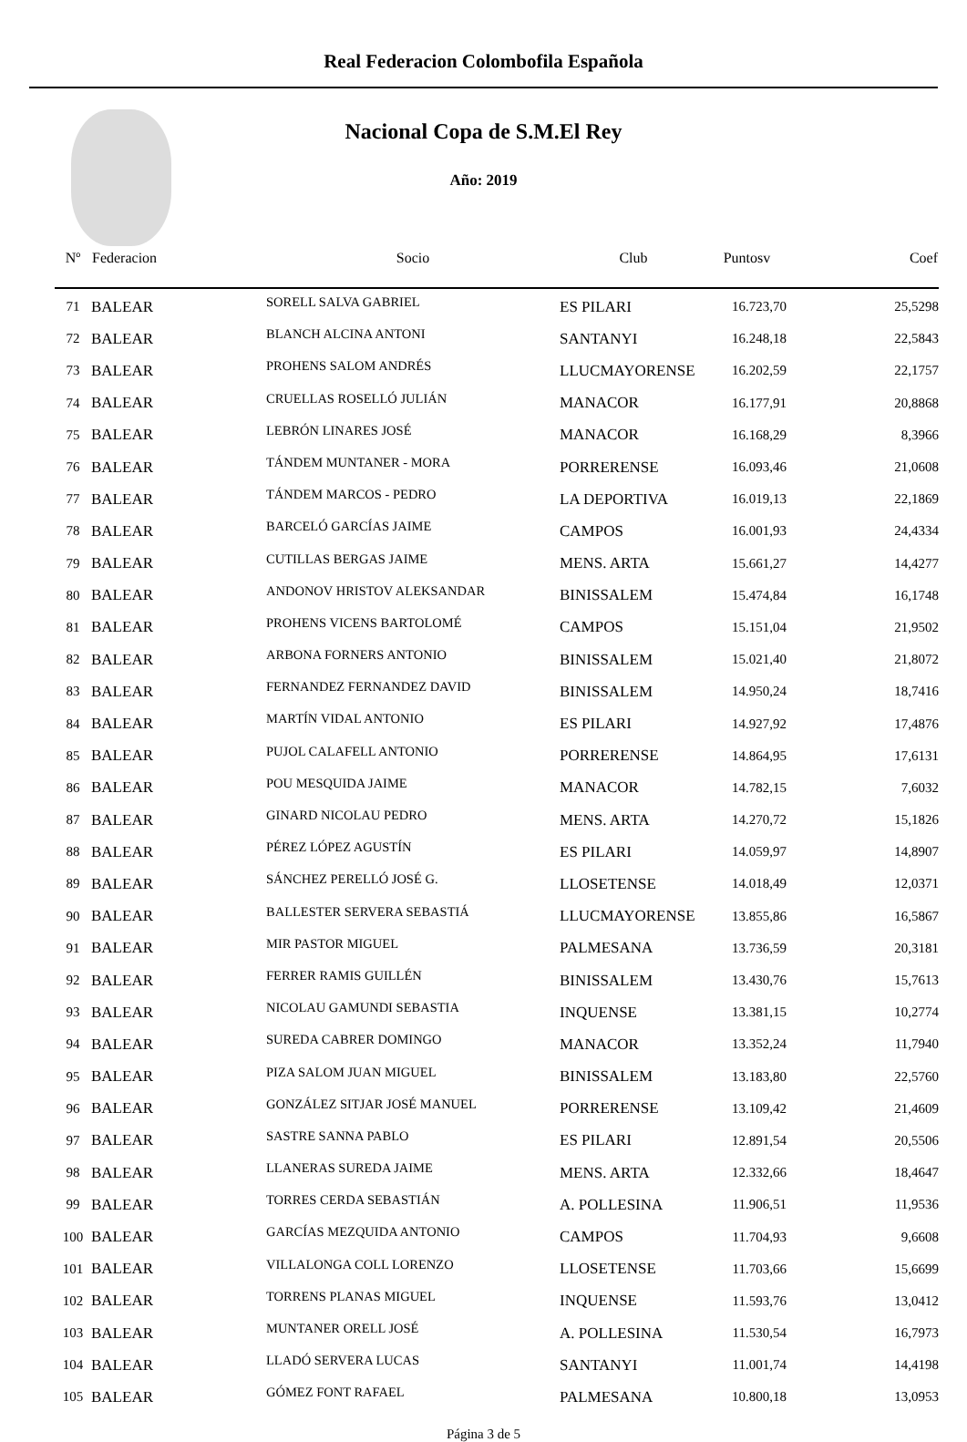Real Federacion Colombofila Española
Nacional Copa de S.M.El Rey
Año: 2019
| Nº | Federacion | Socio | Club | Puntosv | Coef |
| --- | --- | --- | --- | --- | --- |
| 71 | BALEAR | SORELL SALVA GABRIEL | ES PILARI | 16.723,70 | 25,5298 |
| 72 | BALEAR | BLANCH ALCINA ANTONI | SANTANYI | 16.248,18 | 22,5843 |
| 73 | BALEAR | PROHENS SALOM ANDRÉS | LLUCMAYORENSE | 16.202,59 | 22,1757 |
| 74 | BALEAR | CRUELLAS ROSELLÓ JULIÁN | MANACOR | 16.177,91 | 20,8868 |
| 75 | BALEAR | LEBRÓN LINARES JOSÉ | MANACOR | 16.168,29 | 8,3966 |
| 76 | BALEAR | TÁNDEM MUNTANER - MORA | PORRERENSE | 16.093,46 | 21,0608 |
| 77 | BALEAR | TÁNDEM MARCOS - PEDRO | LA DEPORTIVA | 16.019,13 | 22,1869 |
| 78 | BALEAR | BARCELÓ GARCÍAS JAIME | CAMPOS | 16.001,93 | 24,4334 |
| 79 | BALEAR | CUTILLAS BERGAS JAIME | MENS. ARTA | 15.661,27 | 14,4277 |
| 80 | BALEAR | ANDONOV HRISTOV ALEKSANDAR | BINISSALEM | 15.474,84 | 16,1748 |
| 81 | BALEAR | PROHENS VICENS BARTOLOMÉ | CAMPOS | 15.151,04 | 21,9502 |
| 82 | BALEAR | ARBONA FORNERS ANTONIO | BINISSALEM | 15.021,40 | 21,8072 |
| 83 | BALEAR | FERNANDEZ FERNANDEZ DAVID | BINISSALEM | 14.950,24 | 18,7416 |
| 84 | BALEAR | MARTÍN VIDAL ANTONIO | ES PILARI | 14.927,92 | 17,4876 |
| 85 | BALEAR | PUJOL CALAFELL ANTONIO | PORRERENSE | 14.864,95 | 17,6131 |
| 86 | BALEAR | POU MESQUIDA JAIME | MANACOR | 14.782,15 | 7,6032 |
| 87 | BALEAR | GINARD NICOLAU PEDRO | MENS. ARTA | 14.270,72 | 15,1826 |
| 88 | BALEAR | PÉREZ LÓPEZ AGUSTÍN | ES PILARI | 14.059,97 | 14,8907 |
| 89 | BALEAR | SÁNCHEZ PERELLÓ JOSÉ G. | LLOSETENSE | 14.018,49 | 12,0371 |
| 90 | BALEAR | BALLESTER SERVERA SEBASTIÁ | LLUCMAYORENSE | 13.855,86 | 16,5867 |
| 91 | BALEAR | MIR PASTOR MIGUEL | PALMESANA | 13.736,59 | 20,3181 |
| 92 | BALEAR | FERRER RAMIS GUILLÉN | BINISSALEM | 13.430,76 | 15,7613 |
| 93 | BALEAR | NICOLAU GAMUNDI SEBASTIA | INQUENSE | 13.381,15 | 10,2774 |
| 94 | BALEAR | SUREDA CABRER DOMINGO | MANACOR | 13.352,24 | 11,7940 |
| 95 | BALEAR | PIZA SALOM JUAN MIGUEL | BINISSALEM | 13.183,80 | 22,5760 |
| 96 | BALEAR | GONZÁLEZ SITJAR JOSÉ MANUEL | PORRERENSE | 13.109,42 | 21,4609 |
| 97 | BALEAR | SASTRE SANNA PABLO | ES PILARI | 12.891,54 | 20,5506 |
| 98 | BALEAR | LLANERAS SUREDA JAIME | MENS. ARTA | 12.332,66 | 18,4647 |
| 99 | BALEAR | TORRES CERDA SEBASTIÁN | A. POLLESINA | 11.906,51 | 11,9536 |
| 100 | BALEAR | GARCÍAS MEZQUIDA ANTONIO | CAMPOS | 11.704,93 | 9,6608 |
| 101 | BALEAR | VILLALONGA COLL LORENZO | LLOSETENSE | 11.703,66 | 15,6699 |
| 102 | BALEAR | TORRENS PLANAS MIGUEL | INQUENSE | 11.593,76 | 13,0412 |
| 103 | BALEAR | MUNTANER ORELL JOSÉ | A. POLLESINA | 11.530,54 | 16,7973 |
| 104 | BALEAR | LLADÓ SERVERA LUCAS | SANTANYI | 11.001,74 | 14,4198 |
| 105 | BALEAR | GÓMEZ FONT RAFAEL | PALMESANA | 10.800,18 | 13,0953 |
Página 3 de 5